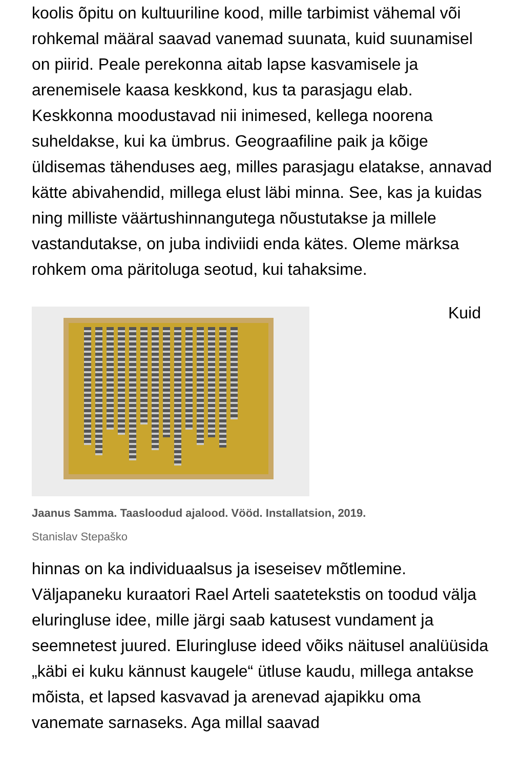koolis õpitu on kultuuriline kood, mille tarbimist vähemal või rohkemal määral saavad vanemad suunata, kuid suunamisel on piirid. Peale perekonna aitab lapse kasvamisele ja arenemisele kaasa keskkond, kus ta parasjagu elab. Keskkonna moodustavad nii inimesed, kellega noorena suheldakse, kui ka ümbrus. Geograafiline paik ja kõige üldisemas tähenduses aeg, milles parasjagu elatakse, annavad kätte abivahendid, millega elust läbi minna. See, kas ja kuidas ning milliste väärtushinnangutega nõustutakse ja millele vastandutakse, on juba indiviidi enda kätes. Oleme märksa rohkem oma päritoluga seotud, kui tahaksime.
Kuid
Jaanus Samma. Taasloodud ajalood. Vööd. Installatsion, 2019.
Stanislav Stepaško
hinnas on ka individuaalsus ja iseseisev mõtlemine. Väljapaneku kuraatori Rael Arteli saatetekstis on toodud välja eluringluse idee, mille järgi saab katusest vundament ja seemnetest juured. Eluringluse ideed võiks näitusel analüüsida „käbi ei kuku kännust kaugele“ ütluse kaudu, millega antakse mõista, et lapsed kasvavad ja arenevad ajapikku oma vanemate sarnaseks. Aga millal saavad